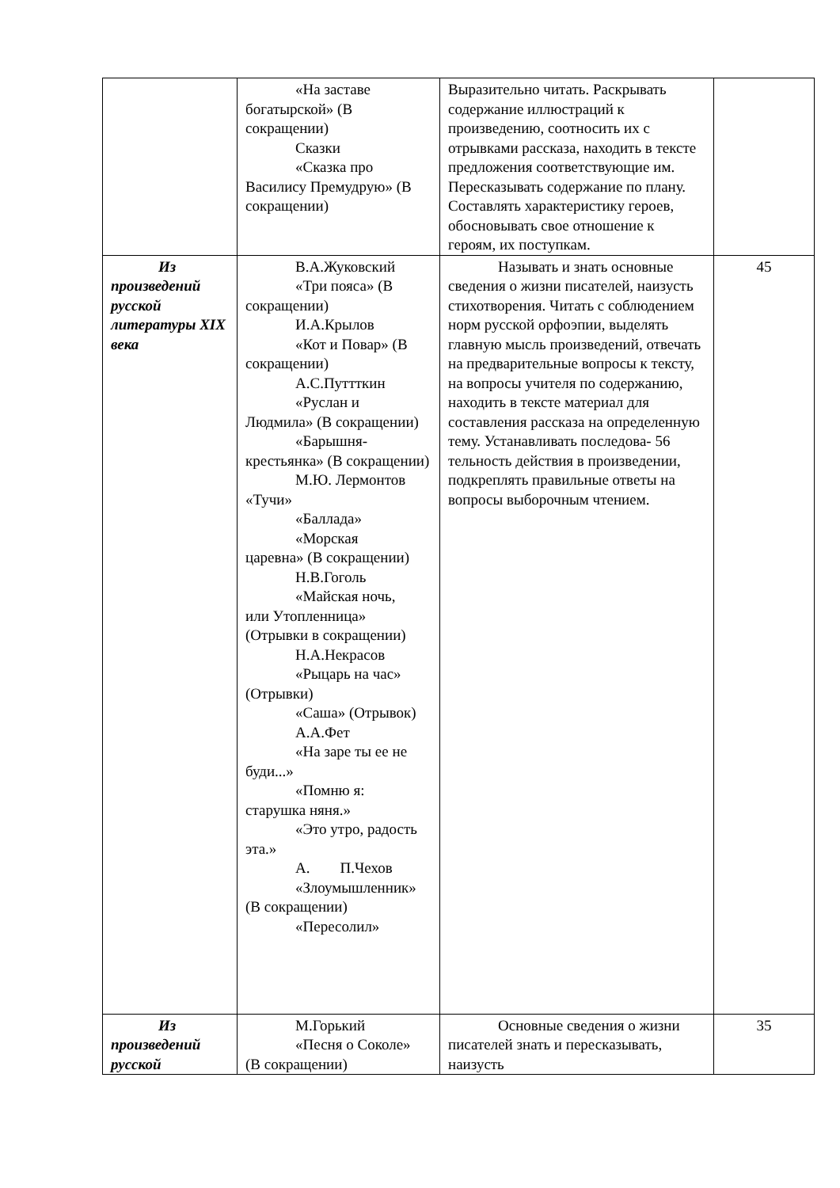| | «На заставе богатырской» (В сокращении) Сказки «Сказка про Василису Премудрую» (В сокращении) | Выразительно читать. Раскрывать содержание иллюстраций к произведению, соотносить их с отрывками рассказа, находить в тексте предложения соответствующие им. Пересказывать содержание по плану. Составлять характеристику героев, обосновывать свое отношение к героям, их поступкам. | |
| Из произведений русской литературы XIX века | В.А.Жуковский «Три пояса» (В сокращении) И.А.Крылов «Кот и Повар» (В сокращении) А.С.Путтткин «Руслан и Людмила» (В сокращении) «Барышня- крестьянка» (В сокращении) М.Ю. Лермонтов «Тучи» «Баллада» «Морская царевна» (В сокращении) Н.В.Гоголь «Майская ночь, или Утопленница» (Отрывки в сокращении) Н.А.Некрасов «Рыцарь на час» (Отрывки) «Саша» (Отрывок) А.А.Фет «На заре ты ее не буди...» «Помню я: старушка няня.» «Это утро, радость эта.» А. П.Чехов «Злоумышленник» (В сокращении) «Пересолил» | Называть и знать основные сведения о жизни писателей, наизусть стихотворения. Читать с соблюдением норм русской орфоэпии, выделять главную мысль произведений, отвечать на предварительные вопросы к тексту, на вопросы учителя по содержанию, находить в тексте материал для составления рассказа на определенную тему. Устанавливать последова- 56 тельность действия в произведении, подкреплять правильные ответы на вопросы выборочным чтением. | 45 |
| Из произведений русской | М.Горький «Песня о Соколе» (В сокращении) | Основные сведения о жизни писателей знать и пересказывать, наизусть | 35 |